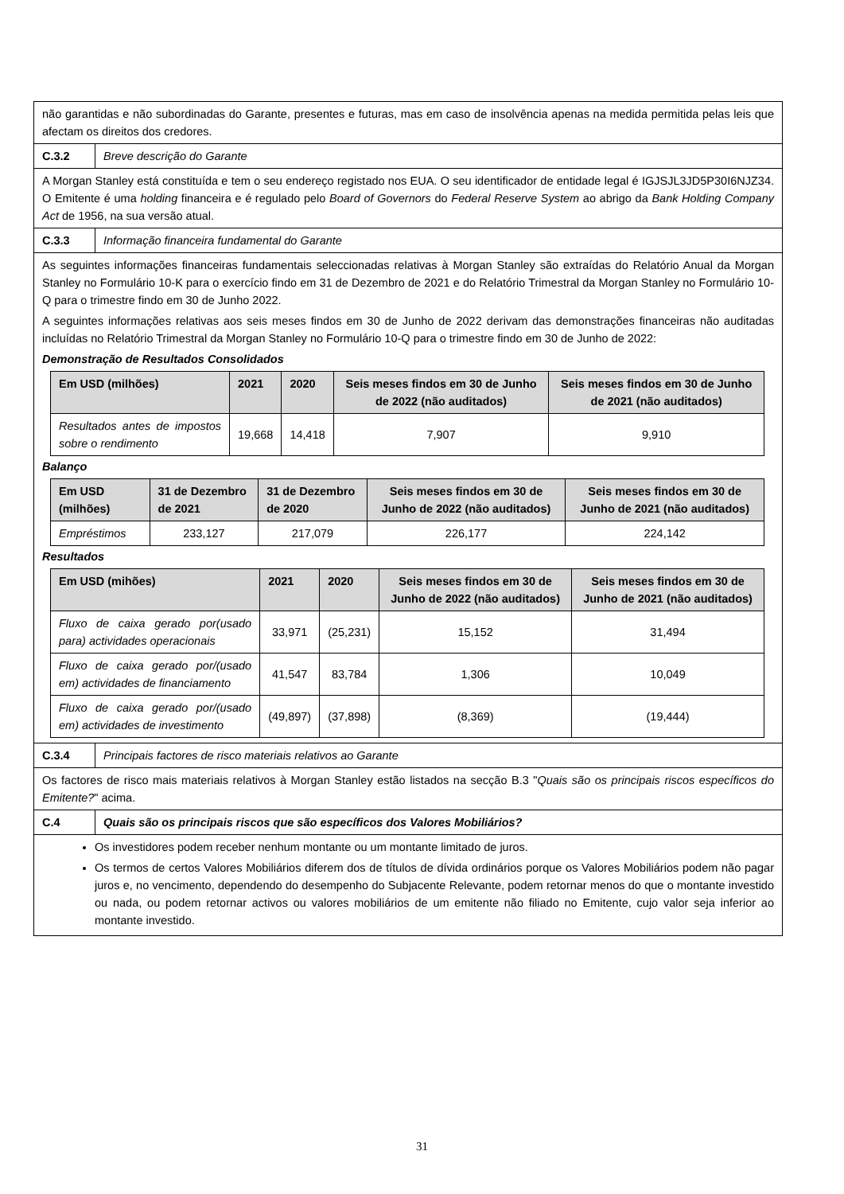| não garantidas e não subordinadas do Garante, presentes e futuras, mas em caso de insolvência apenas na medida permitida pelas leis que afectam os direitos dos credores. | |
| C.3.2 | Breve descrição do Garante |
| A Morgan Stanley está constituída e tem o seu endereço registado nos EUA. O seu identificador de entidade legal é IGJSJL3JD5P30I6NJZ34. O Emitente é uma holding financeira e é regulado pelo Board of Governors do Federal Reserve System ao abrigo da Bank Holding Company Act de 1956, na sua versão atual. | |
| C.3.3 | Informação financeira fundamental do Garante |
| As seguintes informações financeiras fundamentais seleccionadas relativas à Morgan Stanley são extraídas do Relatório Anual da Morgan Stanley no Formulário 10-K para o exercício findo em 31 de Dezembro de 2021 e do Relatório Trimestral da Morgan Stanley no Formulário 10-Q para o trimestre findo em 30 de Junho 2022. A seguintes informações relativas aos seis meses findos em 30 de Junho de 2022 derivam das demonstrações financeiras não auditadas incluídas no Relatório Trimestral da Morgan Stanley no Formulário 10-Q para o trimestre findo em 30 de Junho de 2022: Demonstração de Resultados Consolidados / Em USD (milhões) / 2021 / 2020 / Seis meses findos em 30 de Junho de 2022 (não auditados) / Seis meses findos em 30 de Junho de 2021 (não auditados) / / --- / --- / --- / --- / --- / / Resultados antes de impostos sobre o rendimento / 19,668 / 14,418 / 7,907 / 9,910 / Balanço / Em USD (milhões) / 31 de Dezembro de 2021 / 31 de Dezembro de 2020 / Seis meses findos em 30 de Junho de 2022 (não auditados) / Seis meses findos em 30 de Junho de 2021 (não auditados) / / --- / --- / --- / --- / --- / / Empréstimos / 233,127 / 217,079 / 226,177 / 224,142 / Resultados / Em USD (mihões) / 2021 / 2020 / Seis meses findos em 30 de Junho de 2022 (não auditados) / Seis meses findos em 30 de Junho de 2021 (não auditados) / / --- / --- / --- / --- / --- / / Fluxo de caixa gerado por(usado para) actividades operacionais / 33,971 / (25,231) / 15,152 / 31,494 / / Fluxo de caixa gerado por/(usado em) actividades de financiamento / 41,547 / 83,784 / 1,306 / 10,049 / / Fluxo de caixa gerado por/(usado em) actividades de investimento / (49,897) / (37,898) / (8,369) / (19,444) / | |
| C.3.4 | Principais factores de risco materiais relativos ao Garante |
| Os factores de risco mais materiais relativos à Morgan Stanley estão listados na secção B.3 " Quais são os principais riscos específicos do Emitente? " acima. | |
| C.4 | Quais são os principais riscos que são específicos dos Valores Mobiliários? |
| Os investidores podem receber nenhum montante ou um montante limitado de juros. Os termos de certos Valores Mobiliários diferem dos de títulos de dívida ordinários porque os Valores Mobiliários podem não pagar juros e, no vencimento, dependendo do desempenho do Subjacente Relevante, podem retornar menos do que o montante investido ou nada, ou podem retornar activos ou valores mobiliários de um emitente não filiado no Emitente, cujo valor seja inferior ao montante investido. | |
31